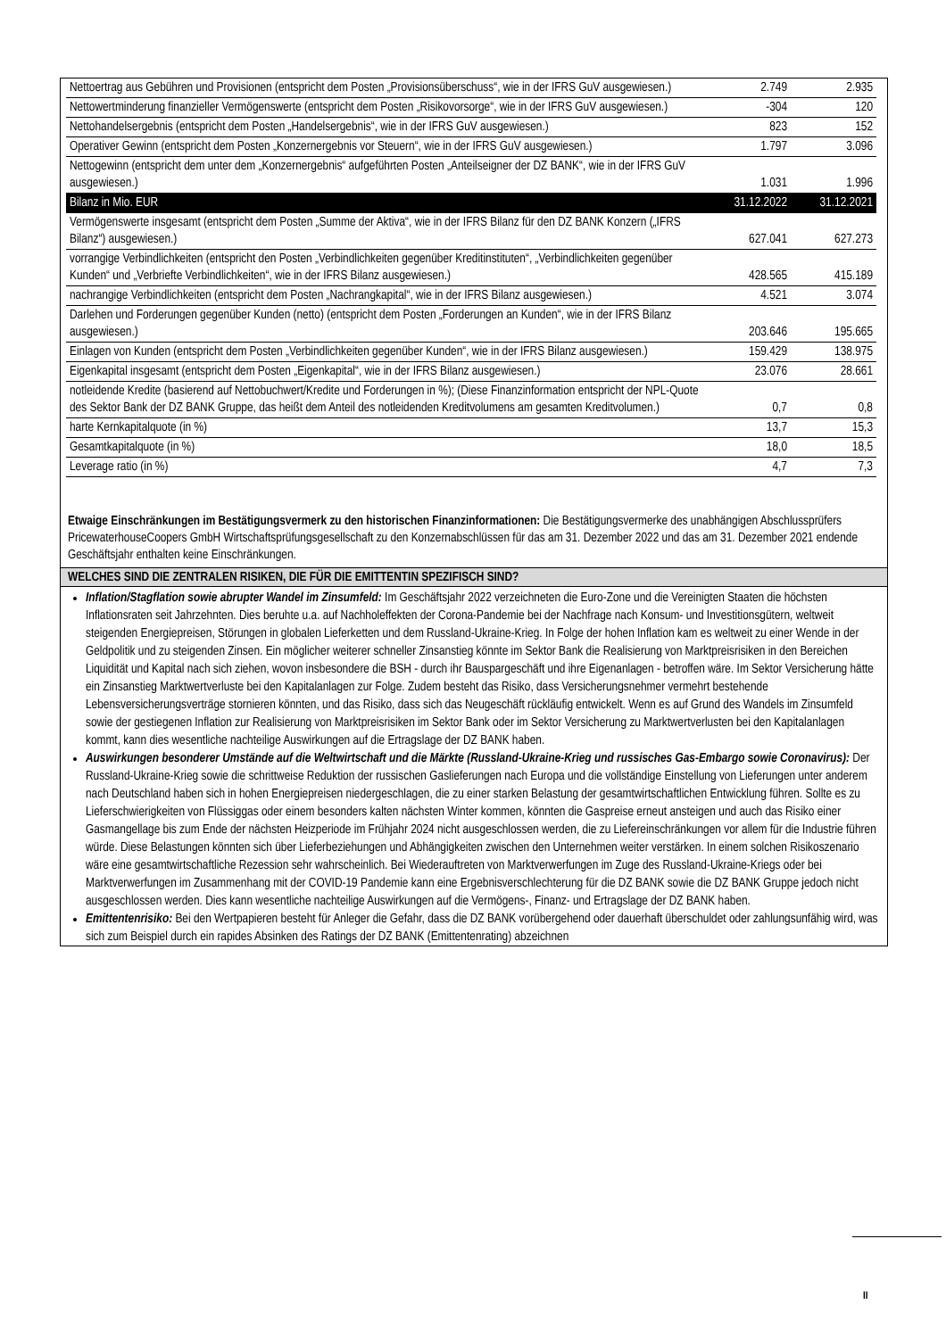| Nettoertrag aus Gebühren und Provisionen (entspricht dem Posten „Provisionsüberschuss“, wie in der IFRS GuV ausgewiesen.) | 2.749 | 2.935 |
| Nettowertminderung finanzieller Vermögenswerte (entspricht dem Posten „Risikovorsorge“, wie in der IFRS GuV ausgewiesen.) | -304 | 120 |
| Nettohandelsergebnis (entspricht dem Posten „Handelsergebnis“, wie in der IFRS GuV ausgewiesen.) | 823 | 152 |
| Operativer Gewinn (entspricht dem Posten „Konzernergebnis vor Steuern“, wie in der IFRS GuV ausgewiesen.) | 1.797 | 3.096 |
| Nettogewinn (entspricht dem unter dem „Konzernergebnis“ aufgeführten Posten „Anteilseigner der DZ BANK“, wie in der IFRS GuV ausgewiesen.) | 1.031 | 1.996 |
| Bilanz in Mio. EUR | 31.12.2022 | 31.12.2021 |
| Vermögenswerte insgesamt (entspricht dem Posten „Summe der Aktiva“, wie in der IFRS Bilanz für den DZ BANK Konzern („IFRS Bilanz“) ausgewiesen.) | 627.041 | 627.273 |
| vorrangige Verbindlichkeiten (entspricht den Posten „Verbindlichkeiten gegenüber Kreditinstituten“, „Verbindlichkeiten gegenüber Kunden“ und „Verbriefte Verbindlichkeiten“, wie in der IFRS Bilanz ausgewiesen.) | 428.565 | 415.189 |
| nachrangige Verbindlichkeiten (entspricht dem Posten „Nachrangkapital“, wie in der IFRS Bilanz ausgewiesen.) | 4.521 | 3.074 |
| Darlehen und Forderungen gegenüber Kunden (netto) (entspricht dem Posten „Forderungen an Kunden“, wie in der IFRS Bilanz ausgewiesen.) | 203.646 | 195.665 |
| Einlagen von Kunden (entspricht dem Posten „Verbindlichkeiten gegenüber Kunden“, wie in der IFRS Bilanz ausgewiesen.) | 159.429 | 138.975 |
| Eigenkapital insgesamt (entspricht dem Posten „Eigenkapital“, wie in der IFRS Bilanz ausgewiesen.) | 23.076 | 28.661 |
| notleidende Kredite (basierend auf Nettobuchwert/Kredite und Forderungen in %); (Diese Finanzinformation entspricht der NPL-Quote des Sektor Bank der DZ BANK Gruppe, das heißt dem Anteil des notleidenden Kreditvolumens am gesamten Kreditvolumen.) | 0,7 | 0,8 |
| harte Kernkapitalquote (in %) | 13,7 | 15,3 |
| Gesamtkapitalquote (in %) | 18,0 | 18,5 |
| Leverage ratio (in %) | 4,7 | 7,3 |
Etwaige Einschränkungen im Bestätigungsvermerk zu den historischen Finanzinformationen: Die Bestätigungsvermerke des unabhängigen Abschlussprüfers PricewaterhouseCoopers GmbH Wirtschaftsprüfungsgesellschaft zu den Konzernabschlüssen für das am 31. Dezember 2022 und das am 31. Dezember 2021 endende Geschäftsjahr enthalten keine Einschränkungen.
WELCHES SIND DIE ZENTRALEN RISIKEN, DIE FÜR DIE EMITTENTIN SPEZIFISCH SIND?
Inflation/Stagflation sowie abrupter Wandel im Zinsumfeld: Im Geschäftsjahr 2022 verzeichneten die Euro-Zone und die Vereinigten Staaten die höchsten Inflationsraten seit Jahrzehnten. Dies beruhte u.a. auf Nachholeffekten der Corona-Pandemie bei der Nachfrage nach Konsum- und Investitionsgütern, weltweit steigenden Energiepreisen, Störungen in globalen Lieferketten und dem Russland-Ukraine-Krieg. In Folge der hohen Inflation kam es weltweit zu einer Wende in der Geldpolitik und zu steigenden Zinsen. Ein möglicher weiterer schneller Zinsanstieg könnte im Sektor Bank die Realisierung von Marktpreisrisiken in den Bereichen Liquidität und Kapital nach sich ziehen, wovon insbesondere die BSH - durch ihr Bauspargeschäft und ihre Eigenanlagen - betroffen wäre. Im Sektor Versicherung hätte ein Zinsanstieg Marktwertverluste bei den Kapitalanlagen zur Folge. Zudem besteht das Risiko, dass Versicherungsnehmer vermehrt bestehende Lebensversicherungsverträge stornieren könnten, und das Risiko, dass sich das Neugeschäft rückläufig entwickelt. Wenn es auf Grund des Wandels im Zinsumfeld sowie der gestiegenen Inflation zur Realisierung von Marktpreisrisiken im Sektor Bank oder im Sektor Versicherung zu Marktwertverlusten bei den Kapitalanlagen kommt, kann dies wesentliche nachteilige Auswirkungen auf die Ertragslage der DZ BANK haben.
Auswirkungen besonderer Umstände auf die Weltwirtschaft und die Märkte (Russland-Ukraine-Krieg und russisches Gas-Embargo sowie Coronavirus): Der Russland-Ukraine-Krieg sowie die schrittweise Reduktion der russischen Gaslieferungen nach Europa und die vollständige Einstellung von Lieferungen unter anderem nach Deutschland haben sich in hohen Energiepreisen niedergeschlagen, die zu einer starken Belastung der gesamtwirtschaftlichen Entwicklung führen. Sollte es zu Lieferschwierigkeiten von Flüssiggas oder einem besonders kalten nächsten Winter kommen, könnten die Gaspreise erneut ansteigen und auch das Risiko einer Gasmangellage bis zum Ende der nächsten Heizperiode im Frühjahr 2024 nicht ausgeschlossen werden, die zu Liefereinschränkungen vor allem für die Industrie führen würde. Diese Belastungen könnten sich über Lieferbeziehungen und Abhängigkeiten zwischen den Unternehmen weiter verstärken. In einem solchen Risikoszenario wäre eine gesamtwirtschaftliche Rezession sehr wahrscheinlich. Bei Wiederauftreten von Marktverwerfungen im Zuge des Russland-Ukraine-Kriegs oder bei Marktverwerfungen im Zusammenhang mit der COVID-19 Pandemie kann eine Ergebnisverschlechterung für die DZ BANK sowie die DZ BANK Gruppe jedoch nicht ausgeschlossen werden. Dies kann wesentliche nachteilige Auswirkungen auf die Vermögens-, Finanz- und Ertragslage der DZ BANK haben.
Emittentenrisiko: Bei den Wertpapieren besteht für Anleger die Gefahr, dass die DZ BANK vorübergehend oder dauerhaft überschuldet oder zahlungsunfähig wird, was sich zum Beispiel durch ein rapides Absinken des Ratings der DZ BANK (Emittentenrating) abzeichnen
II